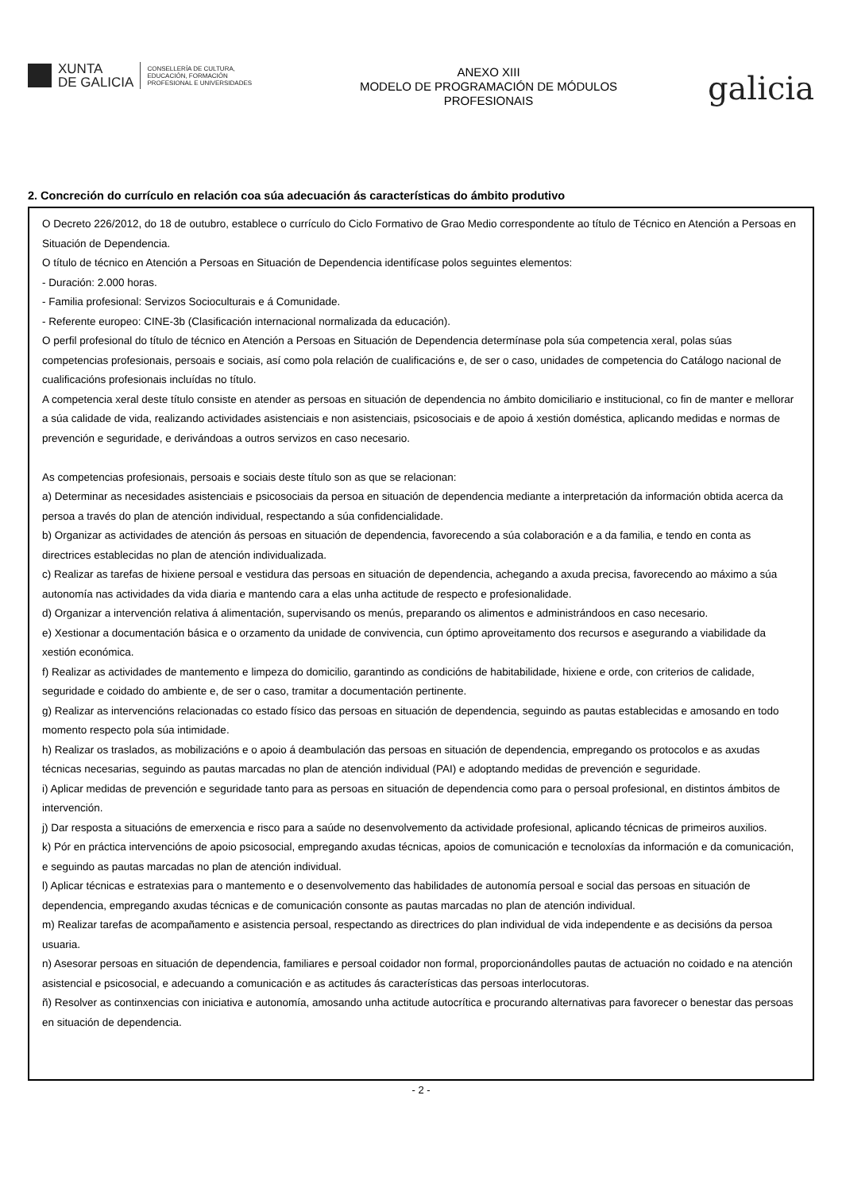XUNTA
DE GALICIA
CONSELLERÍA DE CULTURA,
EDUCACIÓN, FORMACIÓN
PROFESIONAL E UNIVERSIDADES
ANEXO XIII
MODELO DE PROGRAMACIÓN DE MÓDULOS
PROFESIONAIS
galicia
2. Concreción do currículo en relación coa súa adecuación ás características do ámbito produtivo
O Decreto 226/2012, do 18 de outubro, establece o currículo do Ciclo Formativo de Grao Medio correspondente ao título de Técnico en Atención a Persoas en Situación de Dependencia.
O título de técnico en Atención a Persoas en Situación de Dependencia identifícase polos seguintes elementos:
- Duración: 2.000 horas.
- Familia profesional: Servizos Socioculturais e á Comunidade.
- Referente europeo: CINE-3b (Clasificación internacional normalizada da educación).
O perfil profesional do título de técnico en Atención a Persoas en Situación de Dependencia determínase pola súa competencia xeral, polas súas competencias profesionais, persoais e sociais, así como pola relación de cualificacións e, de ser o caso, unidades de competencia do Catálogo nacional de cualificacións profesionais incluídas no título.
A competencia xeral deste título consiste en atender as persoas en situación de dependencia no ámbito domiciliario e institucional, co fin de manter e mellorar a súa calidade de vida, realizando actividades asistenciais e non asistenciais, psicosociais e de apoio á xestión doméstica, aplicando medidas e normas de prevención e seguridade, e derivándoas a outros servizos en caso necesario.
As competencias profesionais, persoais e sociais deste título son as que se relacionan:
a) Determinar as necesidades asistenciais e psicosociais da persoa en situación de dependencia mediante a interpretación da información obtida acerca da persoa a través do plan de atención individual, respectando a súa confidencialidade.
b) Organizar as actividades de atención ás persoas en situación de dependencia, favorecendo a súa colaboración e a da familia, e tendo en conta as directrices establecidas no plan de atención individualizada.
c) Realizar as tarefas de hixiene persoal e vestidura das persoas en situación de dependencia, achegando a axuda precisa, favorecendo ao máximo a súa autonomía nas actividades da vida diaria e mantendo cara a elas unha actitude de respecto e profesionalidade.
d) Organizar a intervención relativa á alimentación, supervisando os menús, preparando os alimentos e administrándoos en caso necesario.
e) Xestionar a documentación básica e o orzamento da unidade de convivencia, cun óptimo aproveitamento dos recursos e asegurando a viabilidade da xestión económica.
f) Realizar as actividades de mantemento e limpeza do domicilio, garantindo as condicións de habitabilidade, hixiene e orde, con criterios de calidade, seguridade e coidado do ambiente e, de ser o caso, tramitar a documentación pertinente.
g) Realizar as intervencións relacionadas co estado físico das persoas en situación de dependencia, seguindo as pautas establecidas e amosando en todo momento respecto pola súa intimidade.
h) Realizar os traslados, as mobilizacións e o apoio á deambulación das persoas en situación de dependencia, empregando os protocolos e as axudas técnicas necesarias, seguindo as pautas marcadas no plan de atención individual (PAI) e adoptando medidas de prevención e seguridade.
i) Aplicar medidas de prevención e seguridade tanto para as persoas en situación de dependencia como para o persoal profesional, en distintos ámbitos de intervención.
j) Dar resposta a situacións de emerxencia e risco para a saúde no desenvolvemento da actividade profesional, aplicando técnicas de primeiros auxilios.
k) Pór en práctica intervencións de apoio psicosocial, empregando axudas técnicas, apoios de comunicación e tecnoloxías da información e da comunicación, e seguindo as pautas marcadas no plan de atención individual.
l) Aplicar técnicas e estratexias para o mantemento e o desenvolvemento das habilidades de autonomía persoal e social das persoas en situación de dependencia, empregando axudas técnicas e de comunicación consonte as pautas marcadas no plan de atención individual.
m) Realizar tarefas de acompañamento e asistencia persoal, respectando as directrices do plan individual de vida independente e as decisións da persoa usuaria.
n) Asesorar persoas en situación de dependencia, familiares e persoal coidador non formal, proporcionándolles pautas de actuación no coidado e na atención asistencial e psicosocial, e adecuando a comunicación e as actitudes ás características das persoas interlocutoras.
ñ) Resolver as continxencias con iniciativa e autonomía, amosando unha actitude autocrítica e procurando alternativas para favorecer o benestar das persoas en situación de dependencia.
- 2 -